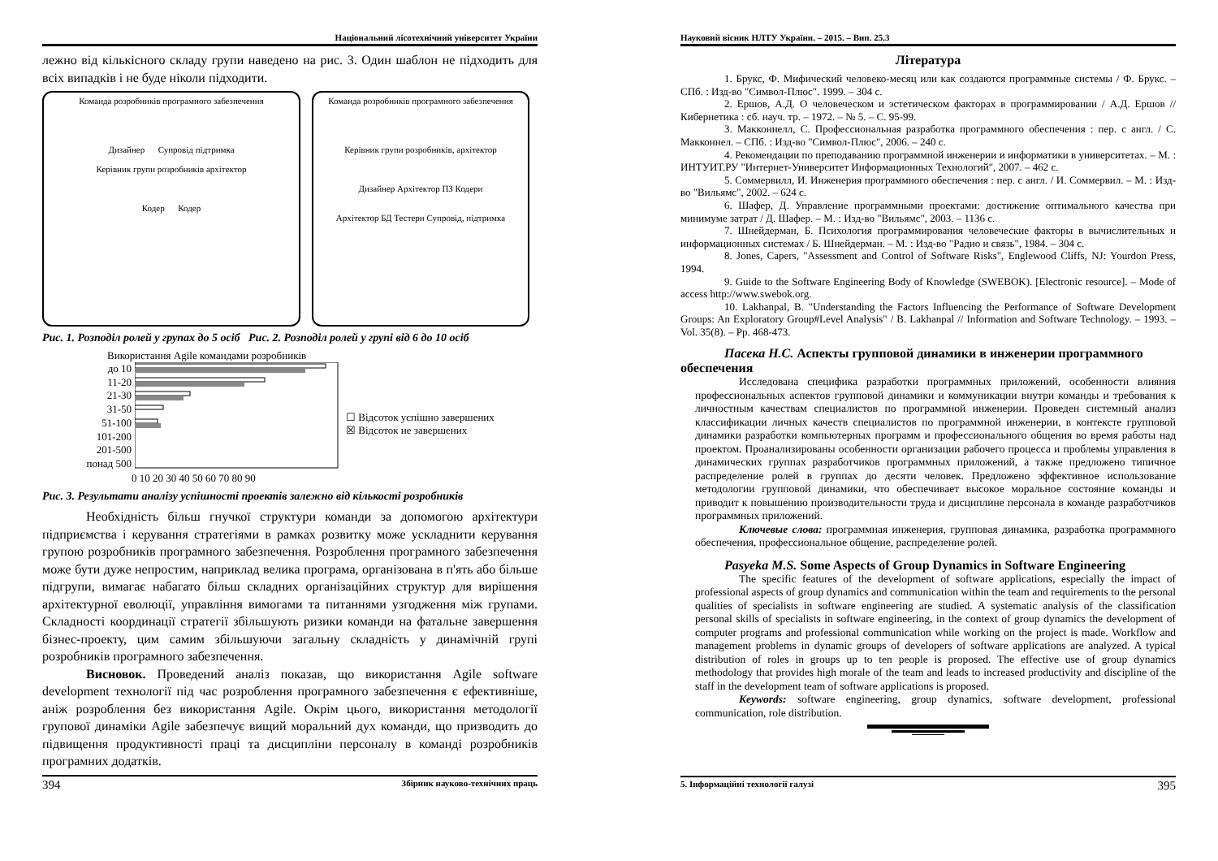Національний лісотехнічний університет України
лежно від кількісного складу групи наведено на рис. 3. Один шаблон не підходить для всіх випадків і не буде ніколи підходити.
Команда розробників програмного забезпечення
Дизайнер Супровід підтримка
Керівник групи розробників архітектор
Кодер Кодер
Команда розробників програмного забезпечення
Керівник групи розробників, архітектор
Дизайнер Архітектор ПЗ Кодери
Архітектор БД Тестери Супровід, підтримка
Рис. 1. Розподіл ролей у групах до 5 осіб Рис. 2. Розподіл ролей у групі від 6 до 10 осіб
Використання Agile командами розробників
до 10
11-20
21-30
31-50
51-100
101-200
201-500
понад 500
☐ Відсоток успішно завершених
☒ Відсоток не завершених
0 10 20 30 40 50 60 70 80 90
Рис. 3. Результати аналізу успішності проектів залежно від кількості розробників
Необхідність більш гнучкої структури команди за допомогою архітектури підприємства і керування стратегіями в рамках розвитку може ускладнити керування групою розробників програмного забезпечення. Розроблення програмного забезпечення може бути дуже непростим, наприклад велика програма, організована в п'ять або більше підгрупи, вимагає набагато більш складних організаційних структур для вирішення архітектурної еволюції, управління вимогами та питаннями узгодження між групами. Складності координації стратегії збільшують ризики команди на фатальне завершення бізнес-проекту, цим самим збільшуючи загальну складність у динамічній групі розробників програмного забезпечення.
Висновок. Проведений аналіз показав, що використання Agile software development технології під час розроблення програмного забезпечення є ефективніше, аніж розроблення без використання Agile. Окрім цього, використання методології групової динаміки Agile забезпечує вищий моральний дух команди, що призводить до підвищення продуктивності праці та дисципліни персоналу в команді розробників програмних додатків.
394 Збірник науково-технічних праць
Науковий вісник НЛТУ України. – 2015. – Вип. 25.3
Література
1. Брукс, Ф. Мифический человеко-месяц или как создаются программные системы / Ф. Брукс. – СПб. : Изд-во "Символ-Плюс". 1999. – 304 с.
2. Ершов, А.Д. О человеческом и эстетическом факторах в программировании / А.Д. Ершов // Кибернетика : сб. науч. тр. – 1972. – № 5. – С. 95-99.
3. Макконнелл, С. Профессиональная разработка программного обеспечения : пер. с англ. / С. Макконнел. – СПб. : Изд-во "Символ-Плюс", 2006. – 240 с.
4. Рекомендации по преподаванию программной инженерии и информатики в университетах. – М. : ИНТУИТ.РУ "Интернет-Университет Информационных Технологий", 2007. – 462 с.
5. Соммервилл, И. Инженерия программного обеспечения : пер. с англ. / И. Соммервил. – М. : Изд-во "Вильямс", 2002. – 624 с.
6. Шафер, Д. Управление программными проектами: достижение оптимального качества при минимуме затрат / Д. Шафер. – М. : Изд-во "Вильямс", 2003. – 1136 с.
7. Шнейдерман, Б. Психология программирования человеческие факторы в вычислительных и информационных системах / Б. Шнейдерман. – М. : Изд-во "Радио и связь", 1984. – 304 с.
8. Jones, Capers, "Assessment and Control of Software Risks", Englewood Cliffs, NJ: Yourdon Press, 1994.
9. Guide to the Software Engineering Body of Knowledge (SWEBOK). [Electronic resource]. – Mode of access http://www.swebok.org.
10. Lakhanpal, B. "Understanding the Factors Influencing the Performance of Software Development Groups: An Exploratory Group#Level Analysis" / B. Lakhanpal // Information and Software Technology. – 1993. – Vol. 35(8). – Pp. 468-473.
Пасека Н.С. Аспекты групповой динамики в инженерии программного обеспечения
Исследована специфика разработки программных приложений, особенности влияния профессиональных аспектов групповой динамики и коммуникации внутри команды и требования к личностным качествам специалистов по программной инженерии. Проведен системный анализ классификации личных качеств специалистов по программной инженерии, в контексте групповой динамики разработки компьютерных программ и профессионального общения во время работы над проектом. Проанализированы особенности организации рабочего процесса и проблемы управления в динамических группах разработчиков программных приложений, а также предложено типичное распределение ролей в группах до десяти человек. Предложено эффективное использование методологии групповой динамики, что обеспечивает высокое моральное состояние команды и приводит к повышению производительности труда и дисциплине персонала в команде разработчиков программных приложений.
Ключевые слова: программная инженерия, групповая динамика, разработка программного обеспечения, профессиональное общение, распределение ролей.
Pasyeka M.S. Some Aspects of Group Dynamics in Software Engineering
The specific features of the development of software applications, especially the impact of professional aspects of group dynamics and communication within the team and requirements to the personal qualities of specialists in software engineering are studied. A systematic analysis of the classification personal skills of specialists in software engineering, in the context of group dynamics the development of computer programs and professional communication while working on the project is made. Workflow and management problems in dynamic groups of developers of software applications are analyzed. A typical distribution of roles in groups up to ten people is proposed. The effective use of group dynamics methodology that provides high morale of the team and leads to increased productivity and discipline of the staff in the development team of software applications is proposed.
Keywords: software engineering, group dynamics, software development, professional communication, role distribution.
5. Інформаційні технології галузі 395